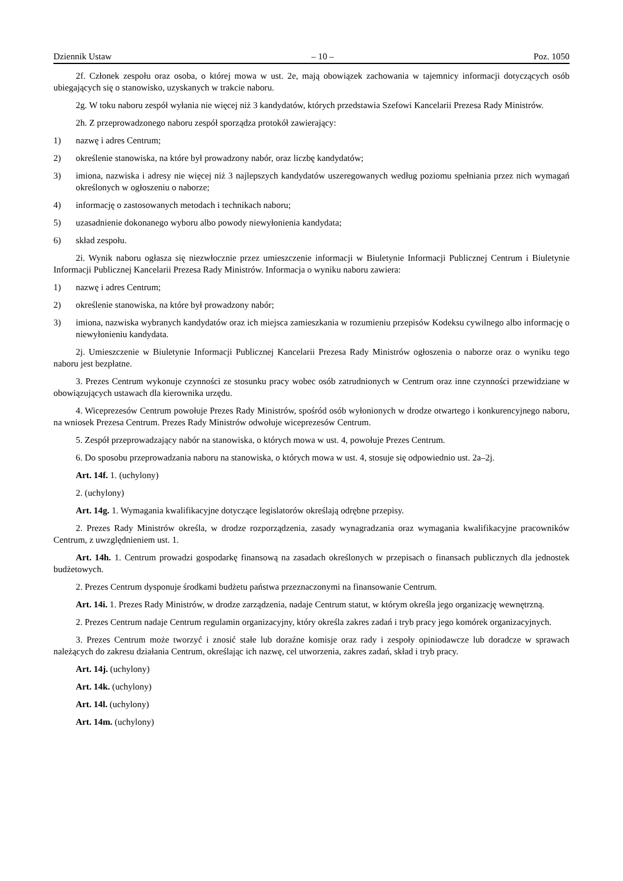Dziennik Ustaw – 10 – Poz. 1050
2f. Członek zespołu oraz osoba, o której mowa w ust. 2e, mają obowiązek zachowania w tajemnicy informacji dotyczących osób ubiegających się o stanowisko, uzyskanych w trakcie naboru.
2g. W toku naboru zespół wyłania nie więcej niż 3 kandydatów, których przedstawia Szefowi Kancelarii Prezesa Rady Ministrów.
2h. Z przeprowadzonego naboru zespół sporządza protokół zawierający:
1) nazwę i adres Centrum;
2) określenie stanowiska, na które był prowadzony nabór, oraz liczbę kandydatów;
3) imiona, nazwiska i adresy nie więcej niż 3 najlepszych kandydatów uszeregowanych według poziomu spełniania przez nich wymagań określonych w ogłoszeniu o naborze;
4) informację o zastosowanych metodach i technikach naboru;
5) uzasadnienie dokonanego wyboru albo powody niewyłonienia kandydata;
6) skład zespołu.
2i. Wynik naboru ogłasza się niezwłocznie przez umieszczenie informacji w Biuletynie Informacji Publicznej Centrum i Biuletynie Informacji Publicznej Kancelarii Prezesa Rady Ministrów. Informacja o wyniku naboru zawiera:
1) nazwę i adres Centrum;
2) określenie stanowiska, na które był prowadzony nabór;
3) imiona, nazwiska wybranych kandydatów oraz ich miejsca zamieszkania w rozumieniu przepisów Kodeksu cywilnego albo informację o niewyłonieniu kandydata.
2j. Umieszczenie w Biuletynie Informacji Publicznej Kancelarii Prezesa Rady Ministrów ogłoszenia o naborze oraz o wyniku tego naboru jest bezpłatne.
3. Prezes Centrum wykonuje czynności ze stosunku pracy wobec osób zatrudnionych w Centrum oraz inne czynności przewidziane w obowiązujących ustawach dla kierownika urzędu.
4. Wiceprezesów Centrum powołuje Prezes Rady Ministrów, spośród osób wyłonionych w drodze otwartego i konkurencyjnego naboru, na wniosek Prezesa Centrum. Prezes Rady Ministrów odwołuje wiceprezesów Centrum.
5. Zespół przeprowadzający nabór na stanowiska, o których mowa w ust. 4, powołuje Prezes Centrum.
6. Do sposobu przeprowadzania naboru na stanowiska, o których mowa w ust. 4, stosuje się odpowiednio ust. 2a–2j.
Art. 14f. 1. (uchylony)
2. (uchylony)
Art. 14g. 1. Wymagania kwalifikacyjne dotyczące legislatorów określają odrębne przepisy.
2. Prezes Rady Ministrów określa, w drodze rozporządzenia, zasady wynagradzania oraz wymagania kwalifikacyjne pracowników Centrum, z uwzględnieniem ust. 1.
Art. 14h. 1. Centrum prowadzi gospodarkę finansową na zasadach określonych w przepisach o finansach publicznych dla jednostek budżetowych.
2. Prezes Centrum dysponuje środkami budżetu państwa przeznaczonymi na finansowanie Centrum.
Art. 14i. 1. Prezes Rady Ministrów, w drodze zarządzenia, nadaje Centrum statut, w którym określa jego organizację wewnętrzną.
2. Prezes Centrum nadaje Centrum regulamin organizacyjny, który określa zakres zadań i tryb pracy jego komórek organizacyjnych.
3. Prezes Centrum może tworzyć i znosić stałe lub doraźne komisje oraz rady i zespoły opiniodawcze lub doradcze w sprawach należących do zakresu działania Centrum, określając ich nazwę, cel utworzenia, zakres zadań, skład i tryb pracy.
Art. 14j. (uchylony)
Art. 14k. (uchylony)
Art. 14l. (uchylony)
Art. 14m. (uchylony)